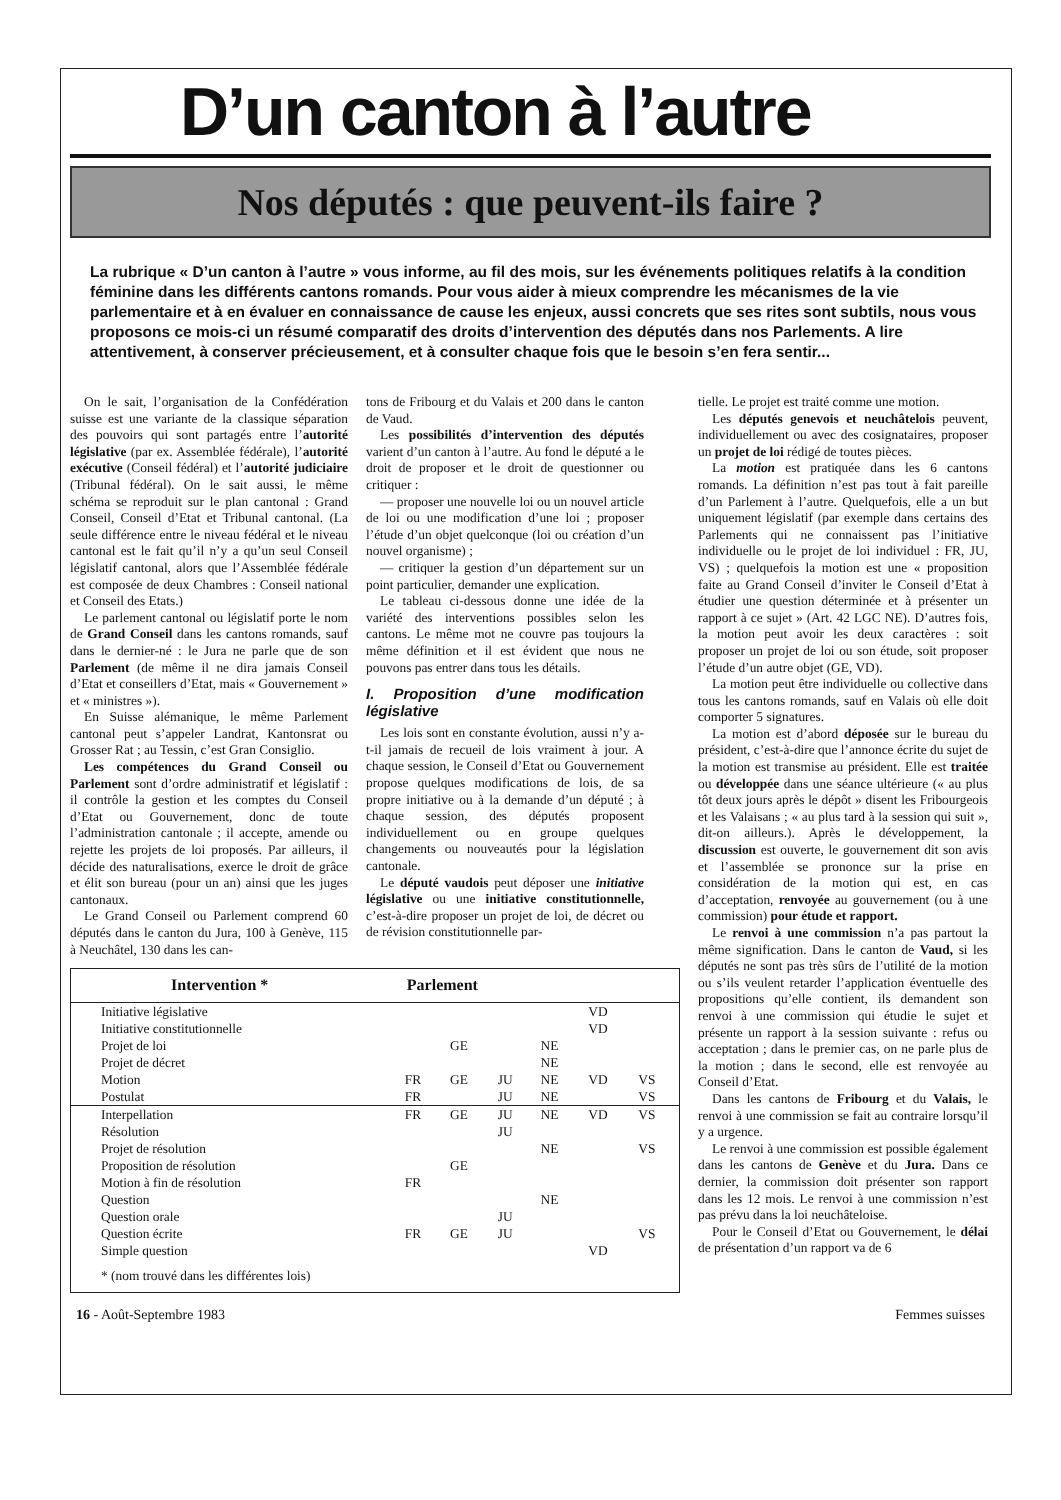D’un canton à l’autre
Nos députés : que peuvent-ils faire ?
La rubrique « D’un canton à l’autre » vous informe, au fil des mois, sur les événements politiques relatifs à la condition féminine dans les différents cantons romands. Pour vous aider à mieux comprendre les mécanismes de la vie parlementaire et à en évaluer en connaissance de cause les enjeux, aussi concrets que ses rites sont subtils, nous vous proposons ce mois-ci un résumé comparatif des droits d’intervention des députés dans nos Parlements. A lire attentivement, à conserver précieusement, et à consulter chaque fois que le besoin s’en fera sentir...
On le sait, l’organisation de la Confédération suisse est une variante de la classique séparation des pouvoirs qui sont partagés entre l’autorité législative (par ex. Assemblée fédérale), l’autorité exécutive (Conseil fédéral) et l’autorité judiciaire (Tribunal fédéral). On le sait aussi, le même schéma se reproduit sur le plan cantonal : Grand Conseil, Conseil d’Etat et Tribunal cantonal. (La seule différence entre le niveau fédéral et le niveau cantonal est le fait qu’il n’y a qu’un seul Conseil législatif cantonal, alors que l’Assemblée fédérale est composée de deux Chambres : Conseil national et Conseil des Etats.)
Le parlement cantonal ou législatif porte le nom de Grand Conseil dans les cantons romands, sauf dans le dernier-né : le Jura ne parle que de son Parlement (de même il ne dira jamais Conseil d’Etat et conseillers d’Etat, mais « Gouvernement » et « ministres »).
En Suisse alémanique, le même Parlement cantonal peut s’appeler Landrat, Kantonsrat ou Grosser Rat ; au Tessin, c’est Gran Consiglio.
Les compétences du Grand Conseil ou Parlement sont d’ordre administratif et législatif : il contrôle la gestion et les comptes du Conseil d’Etat ou Gouvernement, donc de toute l’administration cantonale ; il accepte, amende ou rejette les projets de loi proposés. Par ailleurs, il décide des naturalisations, exerce le droit de grâce et élit son bureau (pour un an) ainsi que les juges cantonaux.
Le Grand Conseil ou Parlement comprend 60 députés dans le canton du Jura, 100 à Genève, 115 à Neuchâtel, 130 dans les can-
tons de Fribourg et du Valais et 200 dans le canton de Vaud.
Les possibilités d’intervention des députés varient d’un canton à l’autre. Au fond le député a le droit de proposer et le droit de questionner ou critiquer :
— proposer une nouvelle loi ou un nouvel article de loi ou une modification d’une loi ; proposer l’étude d’un objet quelconque (loi ou création d’un nouvel organisme) ;
— critiquer la gestion d’un département sur un point particulier, demander une explication.
Le tableau ci-dessous donne une idée de la variété des interventions possibles selon les cantons. Le même mot ne couvre pas toujours la même définition et il est évident que nous ne pouvons pas entrer dans tous les détails.
I. Proposition d’une modification législative
Les lois sont en constante évolution, aussi n’y a-t-il jamais de recueil de lois vraiment à jour. A chaque session, le Conseil d’Etat ou Gouvernement propose quelques modifications de lois, de sa propre initiative ou à la demande d’un député ; à chaque session, des députés proposent individuellement ou en groupe quelques changements ou nouveautés pour la législation cantonale.
Le député vaudois peut déposer une initiative législative ou une initiative constitutionnelle, c’est-à-dire proposer un projet de loi, de décret ou de révision constitutionnelle par-
| Intervention * | Parlement | | | | | |
| --- | --- | --- | --- | --- | --- | --- |
| Initiative législative | | | | | VD | |
| Initiative constitutionnelle | | | | | VD | |
| Projet de loi | | GE | | NE | | |
| Projet de décret | | | | NE | | |
| Motion | FR | GE | JU | NE | VD | VS |
| Postulat | FR | | JU | NE | | VS |
| Interpellation | FR | GE | JU | NE | VD | VS |
| Résolution | | | JU | | | |
| Projet de résolution | | | | NE | | VS |
| Proposition de résolution | | GE | | | | |
| Motion à fin de résolution | FR | | | | | |
| Question | | | | NE | | |
| Question orale | | | JU | | | |
| Question écrite | FR | GE | JU | | | VS |
| Simple question | | | | | VD | |
| * (nom trouvé dans les différentes lois) | | | | | | |
tielle. Le projet est traité comme une motion.
Les députés genevois et neuchâtelois peuvent, individuellement ou avec des cosignataires, proposer un projet de loi rédigé de toutes pièces.
La motion est pratiquée dans les 6 cantons romands. La définition n’est pas tout à fait pareille d’un Parlement à l’autre. Quelquefois, elle a un but uniquement législatif (par exemple dans certains des Parlements qui ne connaissent pas l’initiative individuelle ou le projet de loi individuel : FR, JU, VS) ; quelquefois la motion est une « proposition faite au Grand Conseil d’inviter le Conseil d’Etat à étudier une question déterminée et à présenter un rapport à ce sujet » (Art. 42 LGC NE). D’autres fois, la motion peut avoir les deux caractères : soit proposer un projet de loi ou son étude, soit proposer l’étude d’un autre objet (GE, VD).
La motion peut être individuelle ou collective dans tous les cantons romands, sauf en Valais où elle doit comporter 5 signatures.
La motion est d’abord déposée sur le bureau du président, c’est-à-dire que l’annonce écrite du sujet de la motion est transmise au président. Elle est traitée ou développée dans une séance ultérieure (« au plus tôt deux jours après le dépôt » disent les Fribourgeois et les Valaisans ; « au plus tard à la session qui suit », dit-on ailleurs.). Après le développement, la discussion est ouverte, le gouvernement dit son avis et l’assemblée se prononce sur la prise en considération de la motion qui est, en cas d’acceptation, renvoyée au gouvernement (ou à une commission) pour étude et rapport.
Le renvoi à une commission n’a pas partout la même signification. Dans le canton de Vaud, si les députés ne sont pas très sûrs de l’utilité de la motion ou s’ils veulent retarder l’application éventuelle des propositions qu’elle contient, ils demandent son renvoi à une commission qui étudie le sujet et présente un rapport à la session suivante : refus ou acceptation ; dans le premier cas, on ne parle plus de la motion ; dans le second, elle est renvoyée au Conseil d’Etat.
Dans les cantons de Fribourg et du Valais, le renvoi à une commission se fait au contraire lorsqu’il y a urgence.
Le renvoi à une commission est possible également dans les cantons de Genève et du Jura. Dans ce dernier, la commission doit présenter son rapport dans les 12 mois. Le renvoi à une commission n’est pas prévu dans la loi neuchâteloise.
Pour le Conseil d’Etat ou Gouvernement, le délai de présentation d’un rapport va de 6
16 - Août-Septembre 1983 Femmes suisses